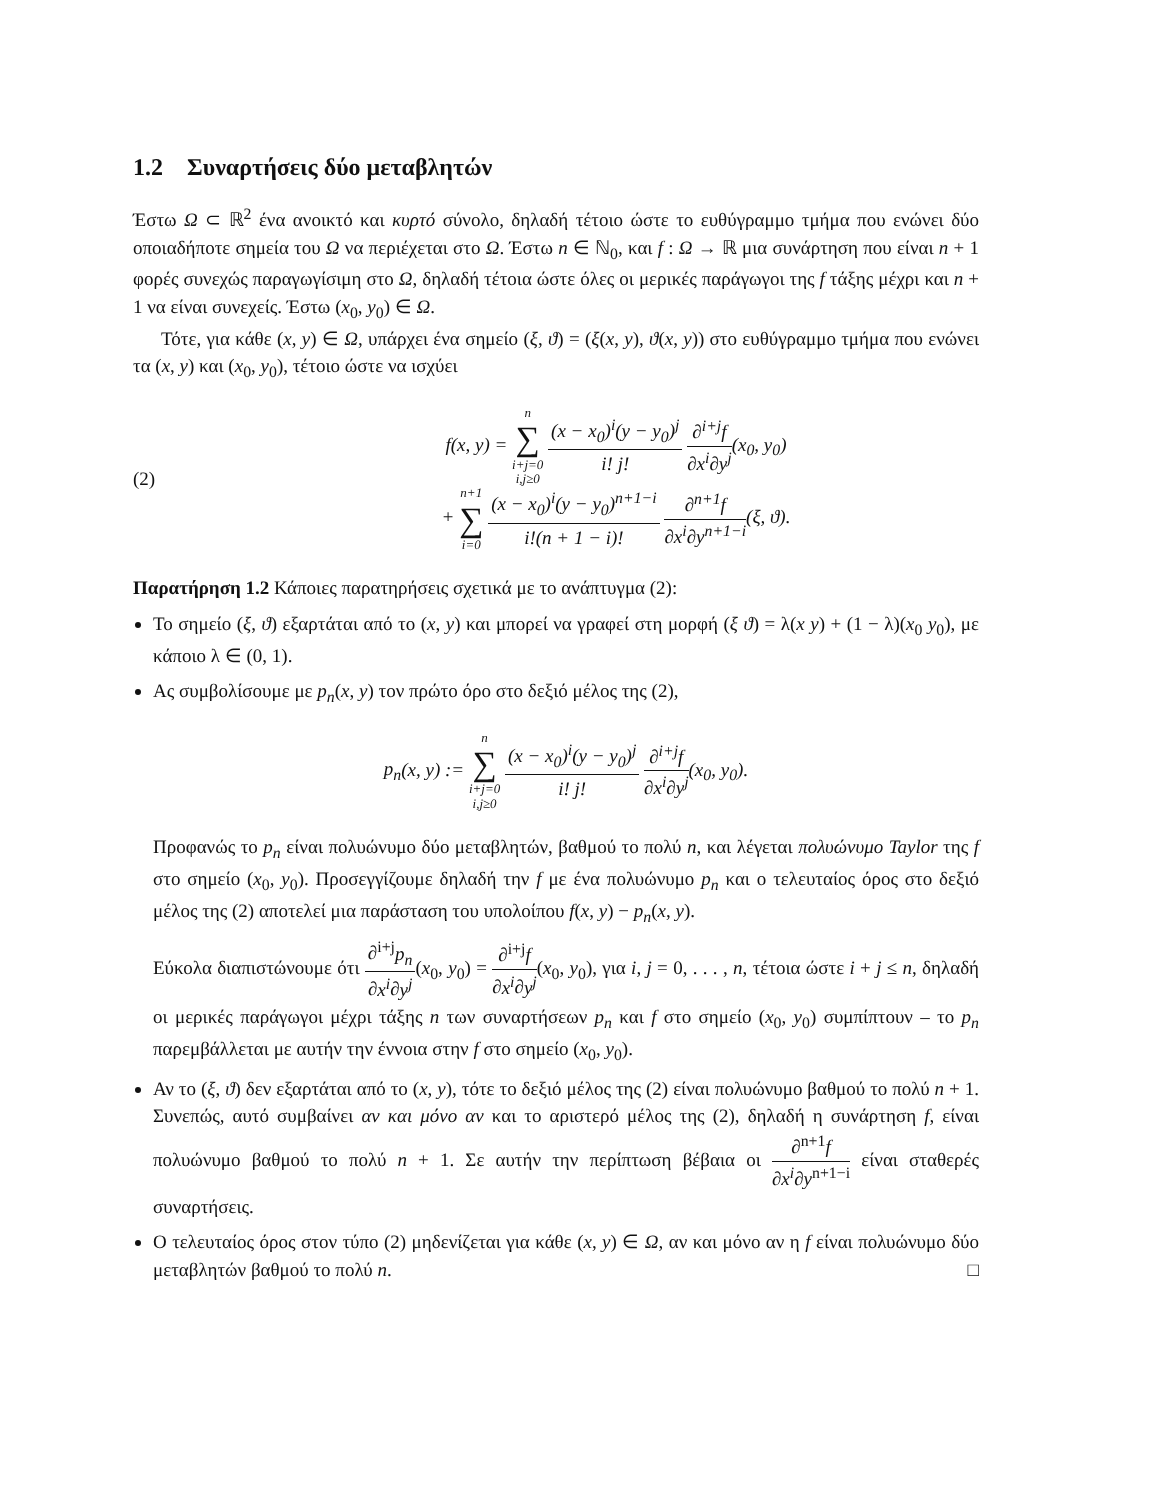1.2 Συναρτήσεις δύο μεταβλητών
Έστω Ω ⊂ ℝ<sup>2</sup> ένα ανοικτό και κυρτό σύνολο, δηλαδή τέτοιο ώστε το ευθύγραμμο τμήμα που ενώνει δύο οποιαδήποτε σημεία του Ω να περιέχεται στο Ω. Έστω n ∈ ℕ<sub>0</sub>, και f : Ω → ℝ μια συνάρτηση που είναι n + 1 φορές συνεχώς παραγωγίσιμη στο Ω, δηλαδή τέτοια ώστε όλες οι μερικές παράγωγοι της f τάξης μέχρι και n + 1 να είναι συνεχείς. Έστω (x<sub>0</sub>, y<sub>0</sub>) ∈ Ω.
Τότε, για κάθε (x, y) ∈ Ω, υπάρχει ένα σημείο (ξ, ϑ) = (ξ(x, y), ϑ(x, y)) στο ευθύγραμμο τμήμα που ενώνει τα (x, y) και (x<sub>0</sub>, y<sub>0</sub>), τέτοιο ώστε να ισχύει
(2)
f(x, y) = n
∑
i+j=0
i,j≥0 (x − x<sub>0</sub>)<sup>i</sup>(y − y<sub>0</sub>)<sup>j</sup> i! j! ∂<sup>i+j</sup>f ∂x<sup>i</sup>∂y<sup>j</sup>(x<sub>0</sub>, y<sub>0</sub>)
+ n+1
∑
i=0 (x − x<sub>0</sub>)<sup>i</sup>(y − y<sub>0</sub>)<sup>n+1−i</sup> i!(n + 1 − i)! ∂<sup>n+1</sup>f ∂x<sup>i</sup>∂y<sup>n+1−i</sup>(ξ, ϑ).
Παρατήρηση 1.2 Κάποιες παρατηρήσεις σχετικά με το ανάπτυγμα (2):
Το σημείο (ξ, ϑ) εξαρτάται από το (x, y) και μπορεί να γραφεί στη μορφή (ξ ϑ) = λ(x y) + (1 − λ)(x<sub>0</sub> y<sub>0</sub>), με κάποιο λ ∈ (0, 1).
Ας συμβολίσουμε με p<sub>n</sub>(x, y) τον πρώτο όρο στο δεξιό μέλος της (2),
p<sub>n</sub>(x, y) := n
∑
i+j=0
i,j≥0 (x − x<sub>0</sub>)<sup>i</sup>(y − y<sub>0</sub>)<sup>j</sup> i! j! ∂<sup>i+j</sup>f ∂x<sup>i</sup>∂y<sup>j</sup>(x<sub>0</sub>, y<sub>0</sub>).
Προφανώς το p<sub>n</sub> είναι πολυώνυμο δύο μεταβλητών, βαθμού το πολύ n, και λέγεται πολυώνυμο Taylor της f στο σημείο (x<sub>0</sub>, y<sub>0</sub>). Προσεγγίζουμε δηλαδή την f με ένα πολυώνυμο p<sub>n</sub> και ο τελευταίος όρος στο δεξιό μέλος της (2) αποτελεί μια παράσταση του υπολοίπου f(x, y) − p<sub>n</sub>(x, y).
Εύκολα διαπιστώνουμε ότι ∂<sup>i+j</sup>p<sub>n</sub> ∂x<sup>i</sup>∂y<sup>j</sup>(x<sub>0</sub>, y<sub>0</sub>) = ∂<sup>i+j</sup>f ∂x<sup>i</sup>∂y<sup>j</sup>(x<sub>0</sub>, y<sub>0</sub>), για i, j = 0, . . . , n, τέτοια ώστε i + j ≤ n, δηλαδή οι μερικές παράγωγοι μέχρι τάξης n των συναρτήσεων p<sub>n</sub> και f στο σημείο (x<sub>0</sub>, y<sub>0</sub>) συμπίπτουν – το p<sub>n</sub> παρεμβάλλεται με αυτήν την έννοια στην f στο σημείο (x<sub>0</sub>, y<sub>0</sub>).
Αν το (ξ, ϑ) δεν εξαρτάται από το (x, y), τότε το δεξιό μέλος της (2) είναι πολυώνυμο βαθμού το πολύ n + 1. Συνεπώς, αυτό συμβαίνει αν και μόνο αν και το αριστερό μέλος της (2), δηλαδή η συνάρτηση f, είναι πολυώνυμο βαθμού το πολύ n + 1. Σε αυτήν την περίπτωση βέβαια οι ∂<sup>n+1</sup>f ∂x<sup>i</sup>∂y<sup>n+1−i</sup> είναι σταθερές συναρτήσεις.
Ο τελευταίος όρος στον τύπο (2) μηδενίζεται για κάθε (x, y) ∈ Ω, αν και μόνο αν η f είναι πολυώνυμο δύο μεταβλητών βαθμού το πολύ n. □